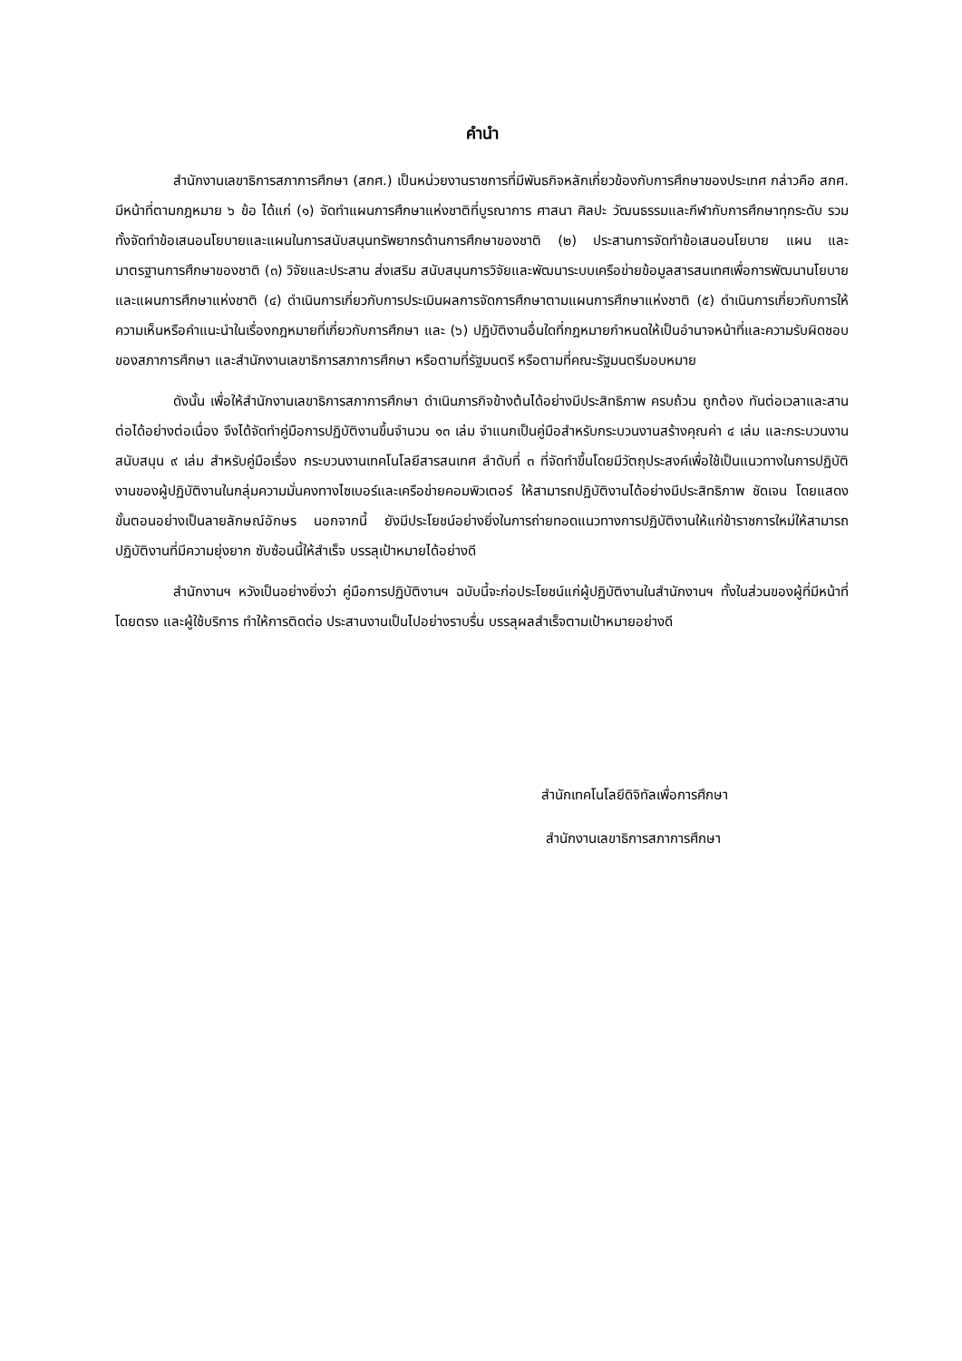คำนำ
สำนักงานเลขาธิการสภาการศึกษา (สกศ.) เป็นหน่วยงานราชการที่มีพันธกิจหลักเกี่ยวข้องกับการศึกษาของประเทศ กล่าวคือ สกศ. มีหน้าที่ตามกฎหมาย ๖ ข้อ ได้แก่ (๑) จัดทำแผนการศึกษาแห่งชาติที่บูรณาการ ศาสนา ศิลปะ วัฒนธรรมและกีฬากับการศึกษาทุกระดับ รวมทั้งจัดทำข้อเสนอนโยบายและแผนในการสนับสนุนทรัพยากรด้านการศึกษาของชาติ (๒) ประสานการจัดทำข้อเสนอนโยบาย แผน และมาตรฐานการศึกษาของชาติ (๓) วิจัยและประสาน ส่งเสริม สนับสนุนการวิจัยและพัฒนาระบบเครือข่ายข้อมูลสารสนเทศเพื่อการพัฒนานโยบายและแผนการศึกษาแห่งชาติ (๔) ดำเนินการเกี่ยวกับการประเมินผลการจัดการศึกษาตามแผนการศึกษาแห่งชาติ (๕) ดำเนินการเกี่ยวกับการให้ความเห็นหรือคำแนะนำในเรื่องกฎหมายที่เกี่ยวกับการศึกษา และ (๖) ปฏิบัติงานอื่นใดที่กฎหมายกำหนดให้เป็นอำนาจหน้าที่และความรับผิดชอบของสภาการศึกษา และสำนักงานเลขาธิการสภาการศึกษา หรือตามที่รัฐมนตรี หรือตามที่คณะรัฐมนตรีมอบหมาย
ดังนั้น เพื่อให้สำนักงานเลขาธิการสภาการศึกษา ดำเนินภารกิจข้างต้นได้อย่างมีประสิทธิภาพ ครบถ้วน ถูกต้อง ทันต่อเวลาและสานต่อได้อย่างต่อเนื่อง จึงได้จัดทำคู่มือการปฏิบัติงานขึ้นจำนวน ๑๓ เล่ม จำแนกเป็นคู่มือสำหรับกระบวนงานสร้างคุณค่า ๔ เล่ม และกระบวนงานสนับสนุน ๙ เล่ม สำหรับคู่มือเรื่อง กระบวนงานเทคโนโลยีสารสนเทศ ลำดับที่ ๓ ที่จัดทำขึ้นโดยมีวัตถุประสงค์เพื่อใช้เป็นแนวทางในการปฏิบัติงานของผู้ปฏิบัติงานในกลุ่มความมั่นคงทางไซเบอร์และเครือข่ายคอมพิวเตอร์ ให้สามารถปฏิบัติงานได้อย่างมีประสิทธิภาพ ชัดเจน โดยแสดงขั้นตอนอย่างเป็นลายลักษณ์อักษร นอกจากนี้ ยังมีประโยชน์อย่างยิ่งในการถ่ายทอดแนวทางการปฏิบัติงานให้แก่ข้าราชการใหม่ให้สามารถปฏิบัติงานที่มีความยุ่งยาก ซับซ้อนนี้ให้สำเร็จ บรรลุเป้าหมายได้อย่างดี
สำนักงานฯ หวังเป็นอย่างยิ่งว่า คู่มือการปฏิบัติงานฯ ฉบับนี้จะก่อประโยชน์แก่ผู้ปฏิบัติงานในสำนักงานฯ ทั้งในส่วนของผู้ที่มีหน้าที่โดยตรง และผู้ใช้บริการ ทำให้การติดต่อ ประสานงานเป็นไปอย่างราบรื่น บรรลุผลสำเร็จตามเป้าหมายอย่างดี
สำนักเทคโนโลยีดิจิทัลเพื่อการศึกษา
สำนักงานเลขาธิการสภาการศึกษา